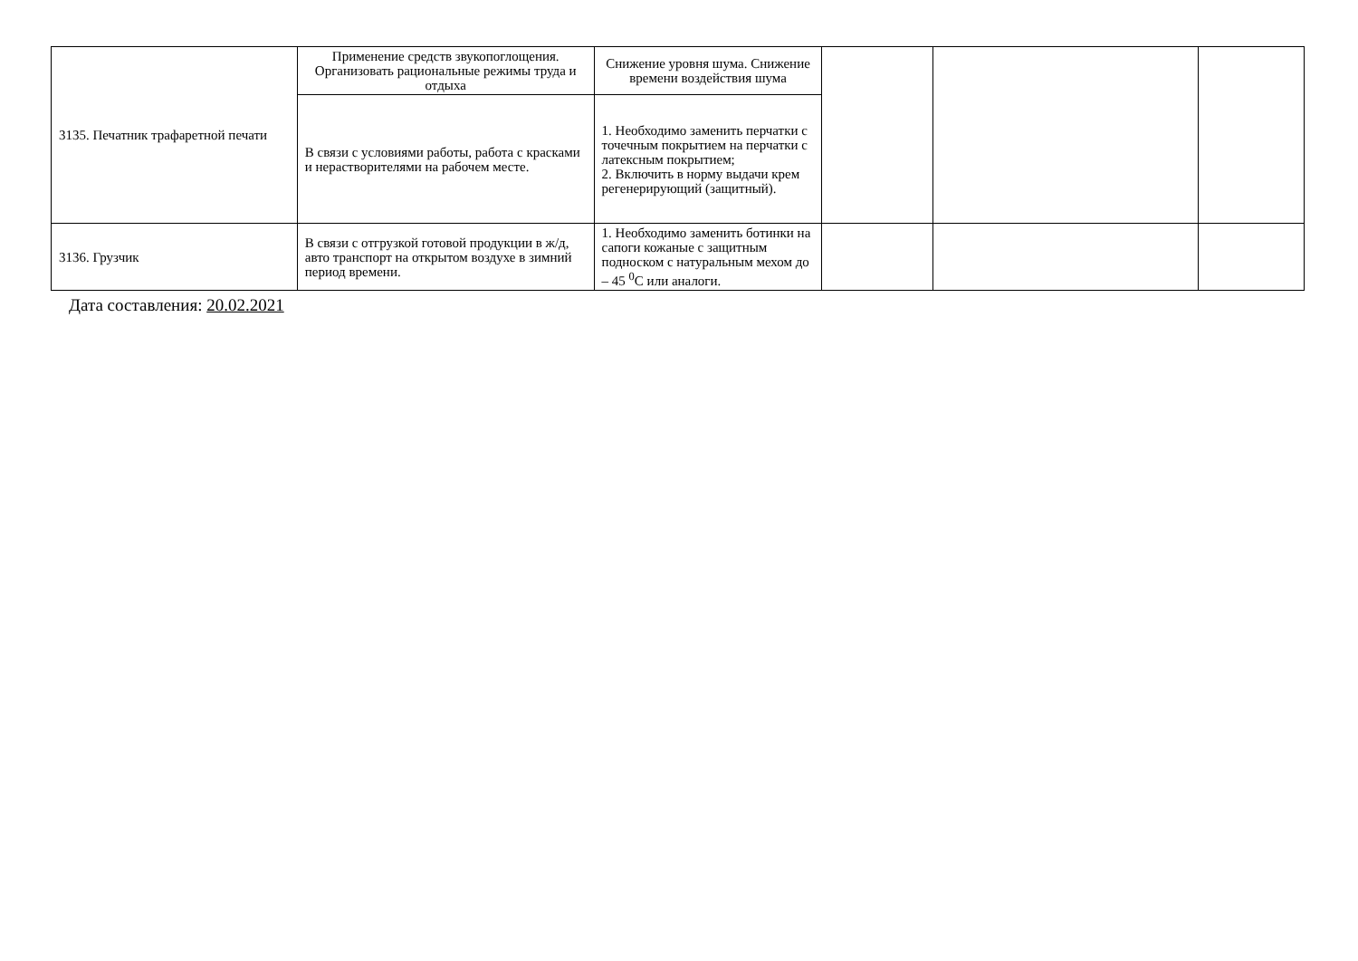| 3135. Печатник трафаретной печати | Применение средств звукопоглощения. Организовать рациональные режимы труда и отдыха | Снижение уровня шума. Снижение времени воздействия шума | | | |
| | В связи с условиями работы, работа с красками и нерастворителями на рабочем месте. | 1. Необходимо заменить перчатки с точечным покрытием на перчатки с латексным покрытием; 2. Включить в норму выдачи крем регенерирующий (защитный). | | | |
| 3136. Грузчик | В связи с отгрузкой готовой продукции в ж/д, авто транспорт на открытом воздухе в зимний период времени. | 1. Необходимо заменить ботинки на сапоги кожаные с защитным подноском с натуральным мехом до – 45 <sup>0</sup>С или аналоги. | | | |
Дата составления: 20.02.2021